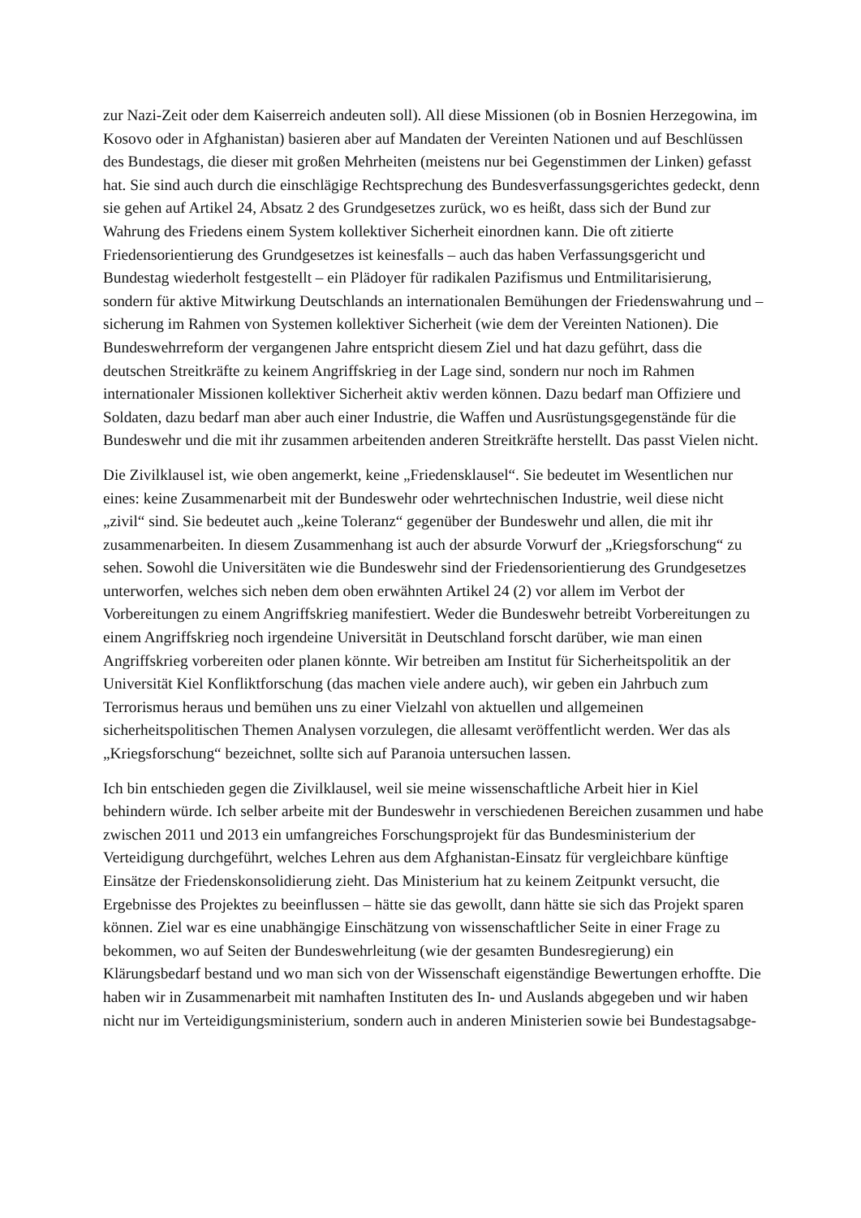zur Nazi-Zeit oder dem Kaiserreich andeuten soll). All diese Missionen (ob in Bosnien Herzegowina, im Kosovo oder in Afghanistan) basieren aber auf Mandaten der Vereinten Nationen und auf Beschlüssen des Bundestags, die dieser mit großen Mehrheiten (meistens nur bei Gegenstimmen der Linken) gefasst hat. Sie sind auch durch die einschlägige Rechtsprechung des Bundesverfassungsgerichtes gedeckt, denn sie gehen auf Artikel 24, Absatz 2 des Grundgesetzes zurück, wo es heißt, dass sich der Bund zur Wahrung des Friedens einem System kollektiver Sicherheit einordnen kann. Die oft zitierte Friedensorientierung des Grundgesetzes ist keinesfalls – auch das haben Verfassungsgericht und Bundestag wiederholt festgestellt – ein Plädoyer für radikalen Pazifismus und Entmilitarisierung, sondern für aktive Mitwirkung Deutschlands an internationalen Bemühungen der Friedenswahrung und –sicherung im Rahmen von Systemen kollektiver Sicherheit (wie dem der Vereinten Nationen). Die Bundeswehrreform der vergangenen Jahre entspricht diesem Ziel und hat dazu geführt, dass die deutschen Streitkräfte zu keinem Angriffskrieg in der Lage sind, sondern nur noch im Rahmen internationaler Missionen kollektiver Sicherheit aktiv werden können. Dazu bedarf man Offiziere und Soldaten, dazu bedarf man aber auch einer Industrie, die Waffen und Ausrüstungsgegenstände für die Bundeswehr und die mit ihr zusammen arbeitenden anderen Streitkräfte herstellt. Das passt Vielen nicht.
Die Zivilklausel ist, wie oben angemerkt, keine „Friedensklausel“. Sie bedeutet im Wesentlichen nur eines: keine Zusammenarbeit mit der Bundeswehr oder wehrtechnischen Industrie, weil diese nicht „zivil“ sind. Sie bedeutet auch „keine Toleranz“ gegenüber der Bundeswehr und allen, die mit ihr zusammenarbeiten. In diesem Zusammenhang ist auch der absurde Vorwurf der „Kriegsforschung“ zu sehen. Sowohl die Universitäten wie die Bundeswehr sind der Friedensorientierung des Grundgesetzes unterworfen, welches sich neben dem oben erwähnten Artikel 24 (2) vor allem im Verbot der Vorbereitungen zu einem Angriffskrieg manifestiert. Weder die Bundeswehr betreibt Vorbereitungen zu einem Angriffskrieg noch irgendeine Universität in Deutschland forscht darüber, wie man einen Angriffskrieg vorbereiten oder planen könnte. Wir betreiben am Institut für Sicherheitspolitik an der Universität Kiel Konfliktforschung (das machen viele andere auch), wir geben ein Jahrbuch zum Terrorismus heraus und bemühen uns zu einer Vielzahl von aktuellen und allgemeinen sicherheitspolitischen Themen Analysen vorzulegen, die allesamt veröffentlicht werden. Wer das als „Kriegsforschung“ bezeichnet, sollte sich auf Paranoia untersuchen lassen.
Ich bin entschieden gegen die Zivilklausel, weil sie meine wissenschaftliche Arbeit hier in Kiel behindern würde. Ich selber arbeite mit der Bundeswehr in verschiedenen Bereichen zusammen und habe zwischen 2011 und 2013 ein umfangreiches Forschungsprojekt für das Bundesministerium der Verteidigung durchgeführt, welches Lehren aus dem Afghanistan-Einsatz für vergleichbare künftige Einsätze der Friedenskonsolidierung zieht. Das Ministerium hat zu keinem Zeitpunkt versucht, die Ergebnisse des Projektes zu beeinflussen – hätte sie das gewollt, dann hätte sie sich das Projekt sparen können. Ziel war es eine unabhängige Einschätzung von wissenschaftlicher Seite in einer Frage zu bekommen, wo auf Seiten der Bundeswehrleitung (wie der gesamten Bundesregierung) ein Klärungsbedarf bestand und wo man sich von der Wissenschaft eigenständige Bewertungen erhoffte. Die haben wir in Zusammenarbeit mit namhaften Instituten des In- und Auslands abgegeben und wir haben nicht nur im Verteidigungsministerium, sondern auch in anderen Ministerien sowie bei Bundestagsabge-